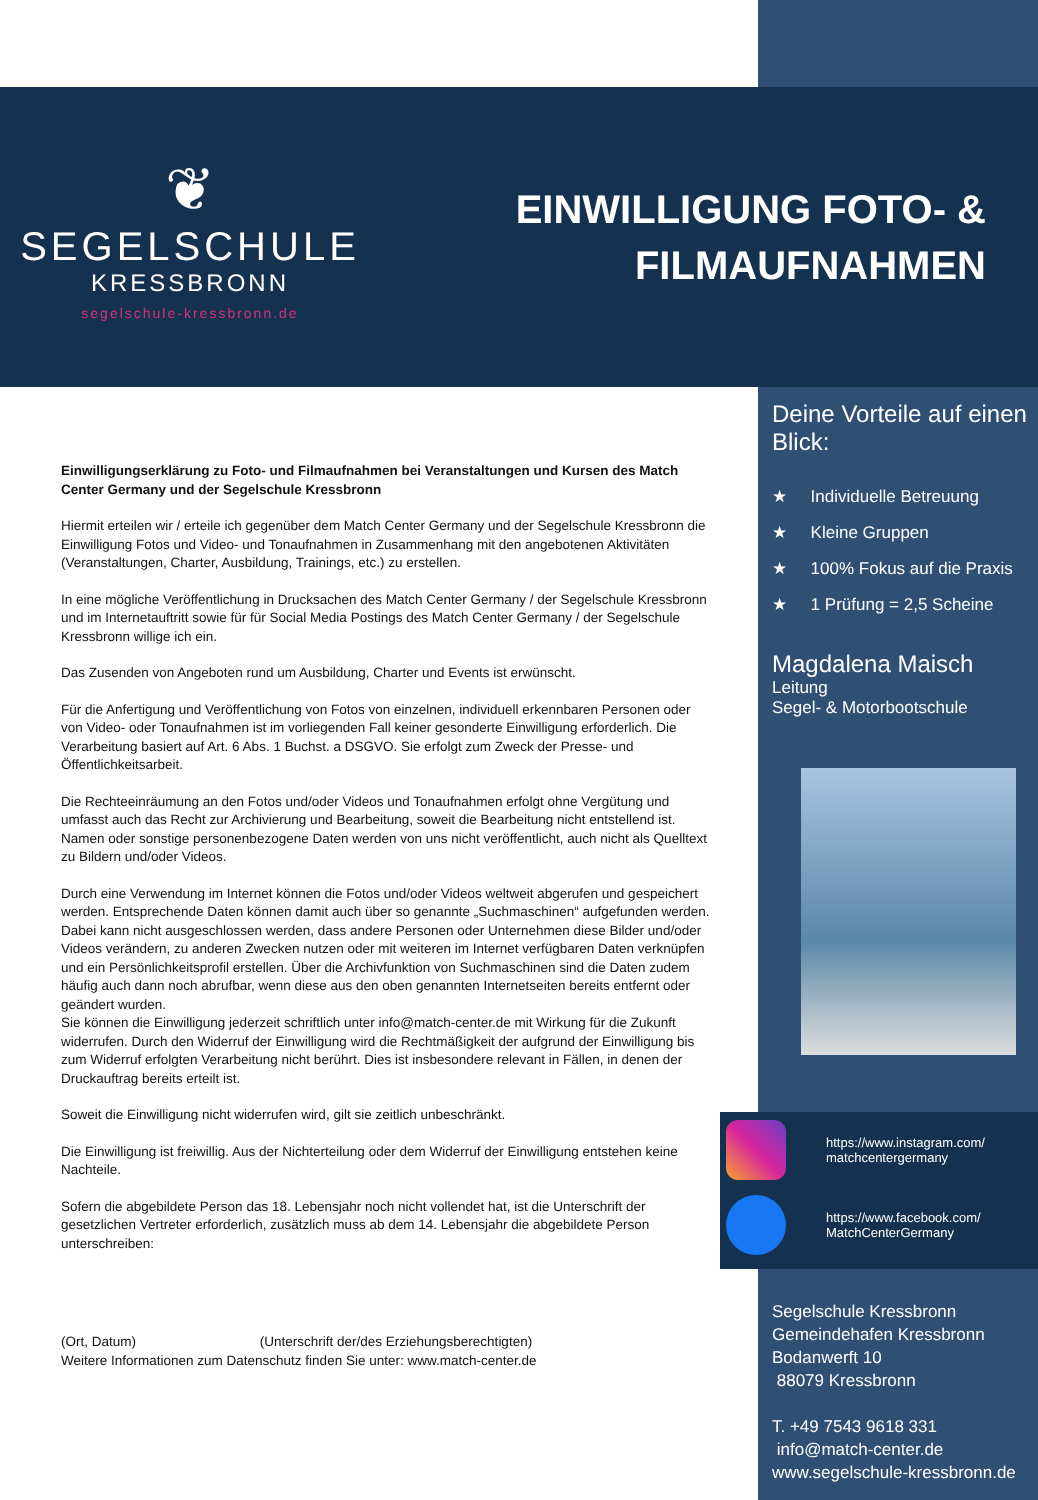❦
SEGELSCHULE
KRESSBRONN
segelschule-kressbronn.de
EINWILLIGUNG FOTO- &
FILMAUFNAHMEN
Einwilligungserklärung zu Foto- und Filmaufnahmen bei Veranstaltungen und Kursen des Match Center Germany und der Segelschule Kressbronn
Hiermit erteilen wir / erteile ich gegenüber dem Match Center Germany und der Segelschule Kressbronn die Einwilligung Fotos und Video- und Tonaufnahmen in Zusammenhang mit den angebotenen Aktivitäten (Veranstaltungen, Charter, Ausbildung, Trainings, etc.) zu erstellen.
In eine mögliche Veröffentlichung in Drucksachen des Match Center Germany / der Segelschule Kressbronn und im Internetauftritt sowie für für Social Media Postings des Match Center Germany / der Segelschule Kressbronn willige ich ein.
Das Zusenden von Angeboten rund um Ausbildung, Charter und Events ist erwünscht.
Für die Anfertigung und Veröffentlichung von Fotos von einzelnen, individuell erkennbaren Personen oder von Video- oder Tonaufnahmen ist im vorliegenden Fall keiner gesonderte Einwilligung erforderlich. Die Verarbeitung basiert auf Art. 6 Abs. 1 Buchst. a DSGVO. Sie erfolgt zum Zweck der Presse- und Öffentlichkeitsarbeit.
Die Rechteeinräumung an den Fotos und/oder Videos und Tonaufnahmen erfolgt ohne Vergütung und umfasst auch das Recht zur Archivierung und Bearbeitung, soweit die Bearbeitung nicht entstellend ist. Namen oder sonstige personenbezogene Daten werden von uns nicht veröffentlicht, auch nicht als Quelltext zu Bildern und/oder Videos.
Durch eine Verwendung im Internet können die Fotos und/oder Videos weltweit abgerufen und gespeichert werden. Entsprechende Daten können damit auch über so genannte „Suchmaschinen“ aufgefunden werden. Dabei kann nicht ausgeschlossen werden, dass andere Personen oder Unternehmen diese Bilder und/oder Videos verändern, zu anderen Zwecken nutzen oder mit weiteren im Internet verfügbaren Daten verknüpfen und ein Persönlichkeitsprofil erstellen. Über die Archivfunktion von Suchmaschinen sind die Daten zudem häufig auch dann noch abrufbar, wenn diese aus den oben genannten Internetseiten bereits entfernt oder geändert wurden.
Sie können die Einwilligung jederzeit schriftlich unter info@match-center.de mit Wirkung für die Zukunft widerrufen. Durch den Widerruf der Einwilligung wird die Rechtmäßigkeit der aufgrund der Einwilligung bis zum Widerruf erfolgten Verarbeitung nicht berührt. Dies ist insbesondere relevant in Fällen, in denen der Druckauftrag bereits erteilt ist.
Soweit die Einwilligung nicht widerrufen wird, gilt sie zeitlich unbeschränkt.
Die Einwilligung ist freiwillig. Aus der Nichterteilung oder dem Widerruf der Einwilligung entstehen keine Nachteile.
Sofern die abgebildete Person das 18. Lebensjahr noch nicht vollendet hat, ist die Unterschrift der gesetzlichen Vertreter erforderlich, zusätzlich muss ab dem 14. Lebensjahr die abgebildete Person unterschreiben:
(Ort, Datum) (Unterschrift der/des Erziehungsberechtigten)
Weitere Informationen zum Datenschutz finden Sie unter: www.match-center.de
Deine Vorteile auf einen Blick:
★ Individuelle Betreuung
★ Kleine Gruppen
★ 100% Fokus auf die Praxis
★ 1 Prüfung = 2,5 Scheine
Magdalena Maisch
Leitung
Segel- & Motorbootschule
https://www.instagram.com/
matchcentergermany
https://www.facebook.com/
MatchCenterGermany
Segelschule Kressbronn
Gemeindehafen Kressbronn
Bodanwerft 10
88079 Kressbronn
T. +49 7543 9618 331
info@match-center.de
www.segelschule-kressbronn.de